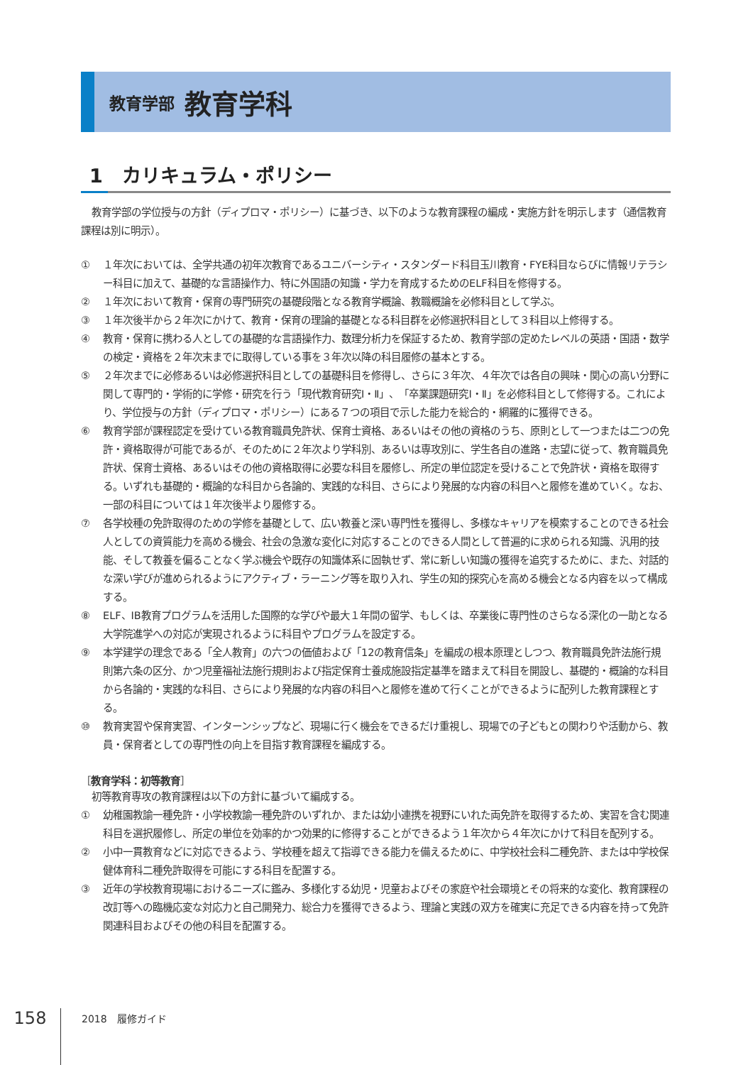教育学部 教育学科
1　カリキュラム・ポリシー
教育学部の学位授与の方針（ディプロマ・ポリシー）に基づき、以下のような教育課程の編成・実施方針を明示します（通信教育課程は別に明示）。
① １年次においては、全学共通の初年次教育であるユニバーシティ・スタンダード科目玉川教育・FYE科目ならびに情報リテラシー科目に加えて、基礎的な言語操作力、特に外国語の知識・学力を育成するためのELF科目を修得する。
② １年次において教育・保育の専門研究の基礎段階となる教育学概論、教職概論を必修科目として学ぶ。
③ １年次後半から２年次にかけて、教育・保育の理論的基礎となる科目群を必修選択科目として３科目以上修得する。
④ 教育・保育に携わる人としての基礎的な言語操作力、数理分析力を保証するため、教育学部の定めたレベルの英語・国語・数学の検定・資格を２年次末までに取得している事を３年次以降の科目履修の基本とする。
⑤ ２年次までに必修あるいは必修選択科目としての基礎科目を修得し、さらに３年次、４年次では各自の興味・関心の高い分野に関して専門的・学術的に学修・研究を行う「現代教育研究Ⅰ・Ⅱ」、「卒業課題研究Ⅰ・Ⅱ」を必修科目として修得する。これにより、学位授与の方針（ディプロマ・ポリシー）にある７つの項目で示した能力を総合的・網羅的に獲得できる。
⑥ 教育学部が課程認定を受けている教育職員免許状、保育士資格、あるいはその他の資格のうち、原則として一つまたは二つの免許・資格取得が可能であるが、そのために２年次より学科別、あるいは専攻別に、学生各自の進路・志望に従って、教育職員免許状、保育士資格、あるいはその他の資格取得に必要な科目を履修し、所定の単位認定を受けることで免許状・資格を取得する。いずれも基礎的・概論的な科目から各論的、実践的な科目、さらにより発展的な内容の科目へと履修を進めていく。なお、一部の科目については１年次後半より履修する。
⑦ 各学校種の免許取得のための学修を基礎として、広い教養と深い専門性を獲得し、多様なキャリアを模索することのできる社会人としての資質能力を高める機会、社会の急激な変化に対応することのできる人間として普遍的に求められる知識、汎用的技能、そして教養を偏ることなく学ぶ機会や既存の知識体系に固執せず、常に新しい知識の獲得を追究するために、また、対話的な深い学びが進められるようにアクティブ・ラーニング等を取り入れ、学生の知的探究心を高める機会となる内容を以って構成する。
⑧ ELF、IB教育プログラムを活用した国際的な学びや最大１年間の留学、もしくは、卒業後に専門性のさらなる深化の一助となる大学院進学への対応が実現されるように科目やプログラムを設定する。
⑨ 本学建学の理念である「全人教育」の六つの価値および「12の教育信条」を編成の根本原理としつつ、教育職員免許法施行規則第六条の区分、かつ児童福祉法施行規則および指定保育士養成施設指定基準を踏まえて科目を開設し、基礎的・概論的な科目から各論的・実践的な科目、さらにより発展的な内容の科目へと履修を進めて行くことができるように配列した教育課程とする。
⑩ 教育実習や保育実習、インターンシップなど、現場に行く機会をできるだけ重視し、現場での子どもとの関わりや活動から、教員・保育者としての専門性の向上を目指す教育課程を編成する。
［教育学科：初等教育］
初等教育専攻の教育課程は以下の方針に基づいて編成する。
① 幼稚園教諭一種免許・小学校教諭一種免許のいずれか、または幼小連携を視野にいれた両免許を取得するため、実習を含む関連科目を選択履修し、所定の単位を効率的かつ効果的に修得することができるよう１年次から４年次にかけて科目を配列する。
② 小中一貫教育などに対応できるよう、学校種を超えて指導できる能力を備えるために、中学校社会科二種免許、または中学校保健体育科二種免許取得を可能にする科目を配置する。
③ 近年の学校教育現場におけるニーズに鑑み、多様化する幼児・児童およびその家庭や社会環境とその将来的な変化、教育課程の改訂等への臨機応変な対応力と自己開発力、総合力を獲得できるよう、理論と実践の双方を確実に充足できる内容を持って免許関連科目およびその他の科目を配置する。
158 2018　履修ガイド